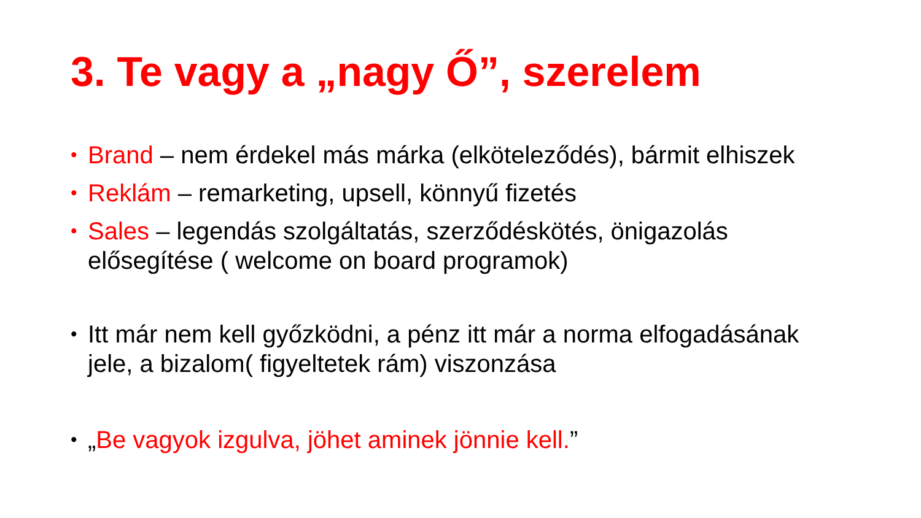3. Te vagy a „nagy Ő”, szerelem
• Brand – nem érdekel más márka (elköteleződés), bármit elhiszek
• Reklám – remarketing, upsell, könnyű fizetés
• Sales – legendás szolgáltatás, szerződéskötés, önigazolás elősegítése ( welcome on board programok)
• Itt már nem kell győzködni, a pénz itt már a norma elfogadásának jele, a bizalom( figyeltetek rám) viszonzása
• „Be vagyok izgulva, jöhet aminek jönnie kell.”